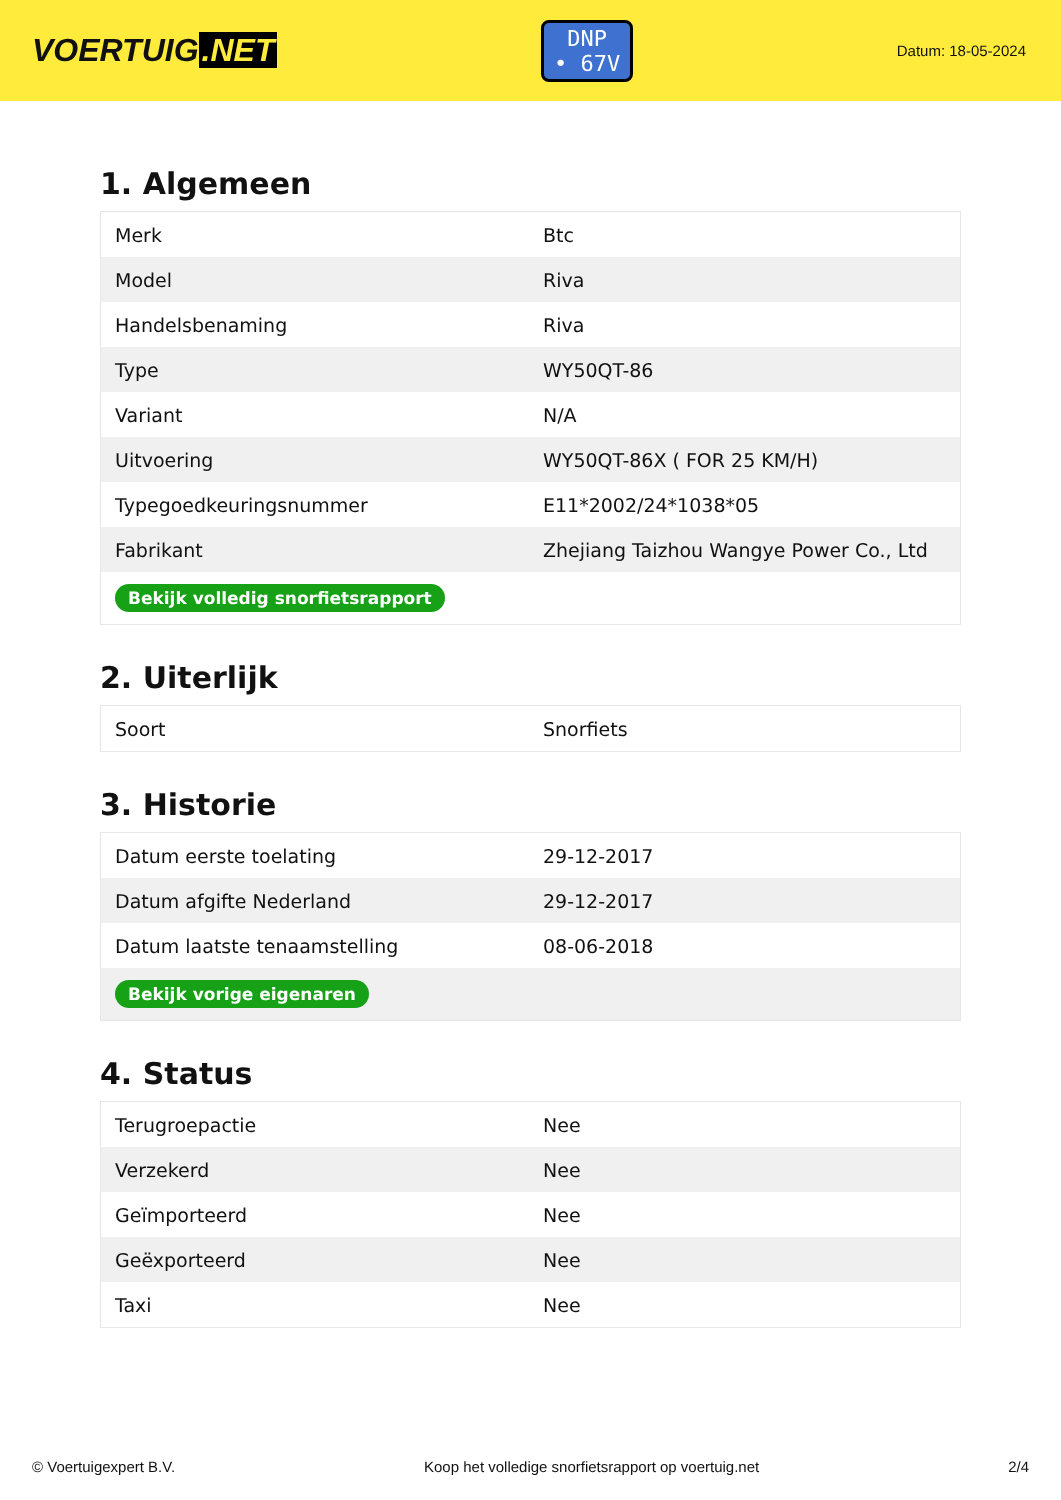VOERTUIG.NET
DNP
• 67V
Datum: 18-05-2024
1. Algemeen
| Merk | Btc |
| Model | Riva |
| Handelsbenaming | Riva |
| Type | WY50QT-86 |
| Variant | N/A |
| Uitvoering | WY50QT-86X ( FOR 25 KM/H) |
| Typegoedkeuringsnummer | E11*2002/24*1038*05 |
| Fabrikant | Zhejiang Taizhou Wangye Power Co., Ltd |
| Bekijk volledig snorfietsrapport | |
2. Uiterlijk
| Soort | Snorfiets |
3. Historie
| Datum eerste toelating | 29-12-2017 |
| Datum afgifte Nederland | 29-12-2017 |
| Datum laatste tenaamstelling | 08-06-2018 |
| Bekijk vorige eigenaren | |
4. Status
| Terugroepactie | Nee |
| Verzekerd | Nee |
| Geïmporteerd | Nee |
| Geëxporteerd | Nee |
| Taxi | Nee |
© Voertuigexpert B.V. Koop het volledige snorfietsrapport op voertuig.net 2/4